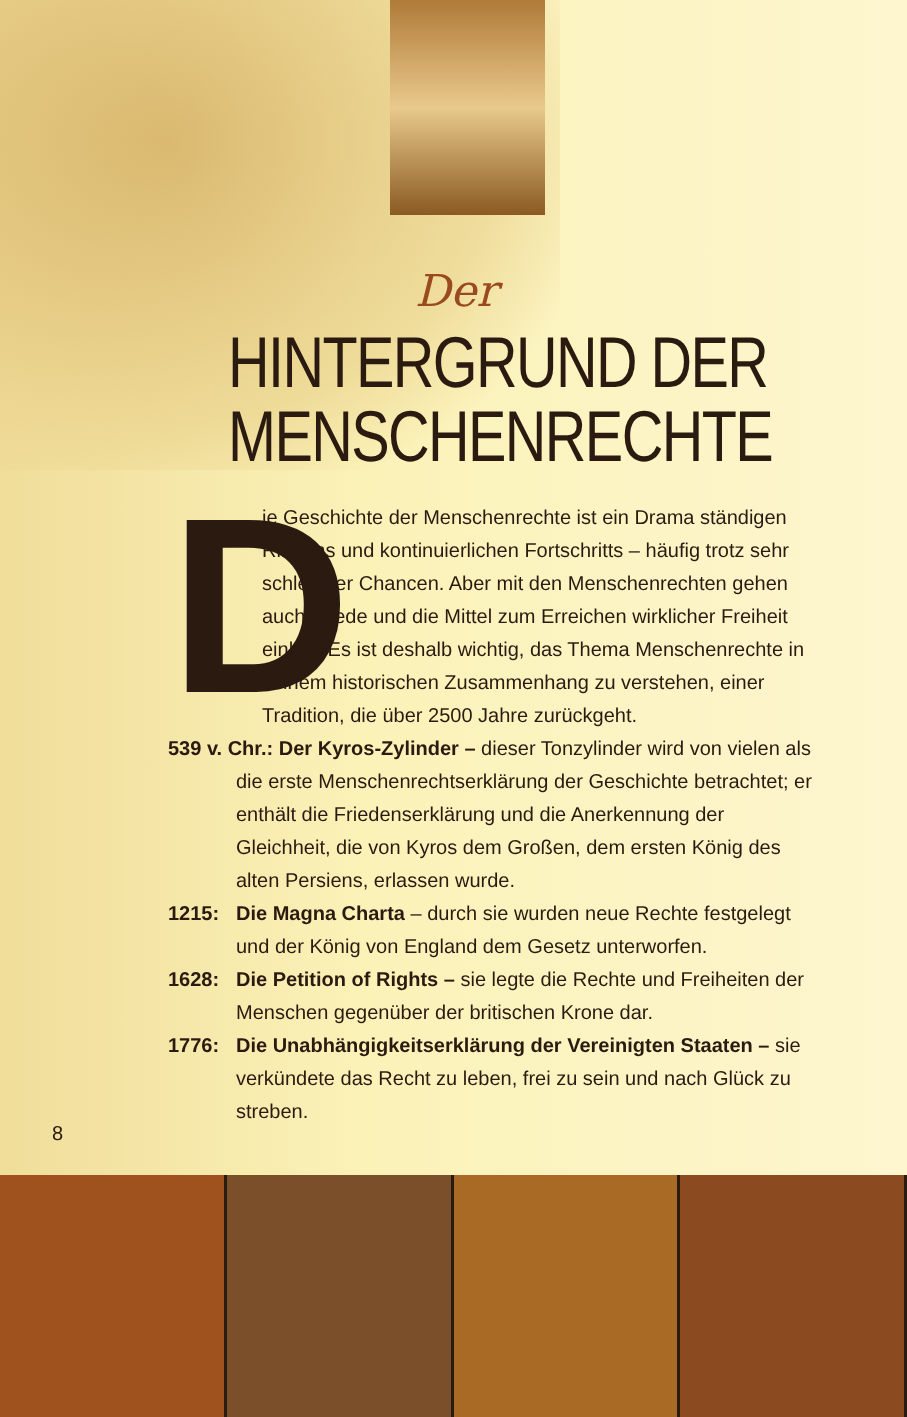Der
HINTERGRUND DER
MENSCHENRECHTE
D
ie Geschichte der Menschenrechte ist ein Drama ständigen Ringens und kontinuierlichen Fortschritts – häufig trotz sehr schlechter Chancen. Aber mit den Menschenrechten gehen auch Friede und die Mittel zum Erreichen wirklicher Freiheit einher. Es ist deshalb wichtig, das Thema Menschenrechte in seinem historischen Zusammenhang zu verstehen, einer Tradition, die über 2500 Jahre zurückgeht.
539 v. Chr.: Der Kyros-Zylinder – dieser Tonzylinder wird von vielen als die erste Menschenrechtserklärung der Geschichte betrachtet; er enthält die Friedenserklärung und die Anerkennung der Gleichheit, die von Kyros dem Großen, dem ersten König des alten Persiens, erlassen wurde.
1215: Die Magna Charta – durch sie wurden neue Rechte festgelegt und der König von England dem Gesetz unterworfen.
1628: Die Petition of Rights – sie legte die Rechte und Freiheiten der Menschen gegenüber der britischen Krone dar.
1776: Die Unabhängigkeitserklärung der Vereinigten Staaten – sie verkündete das Recht zu leben, frei zu sein und nach Glück zu streben.
8